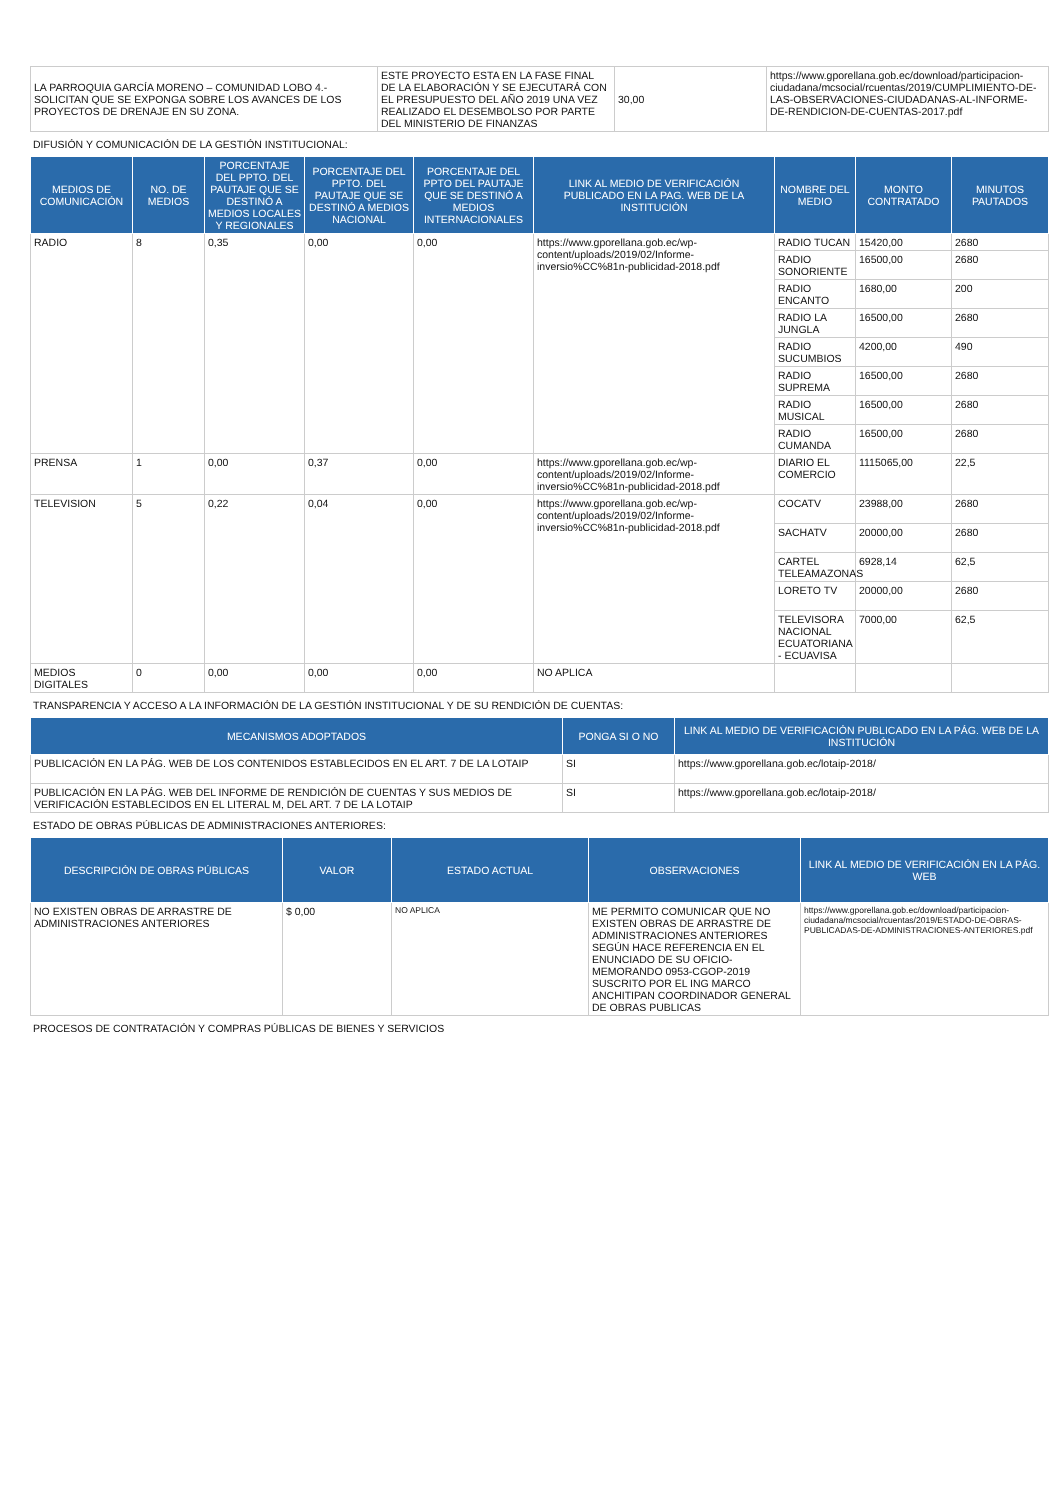| LA PARROQUIA GARCÍA MORENO – COMUNIDAD LOBO 4.- SOLICITAN QUE SE EXPONGA SOBRE LOS AVANCES DE LOS PROYECTOS DE DRENAJE EN SU ZONA. | ESTE PROYECTO ESTA EN LA FASE FINAL DE LA ELABORACIÓN Y SE EJECUTARÁ CON EL PRESUPUESTO DEL AÑO 2019 UNA VEZ REALIZADO EL DESEMBOLSO POR PARTE DEL MINISTERIO DE FINANZAS | 30,00 | https://www.gporellana.gob.ec/download/participacion-ciudadana/mcsocial/rcuentas/2019/CUMPLIMIENTO-DE-LAS-OBSERVACIONES-CIUDADANAS-AL-INFORME-DE-RENDICION-DE-CUENTAS-2017.pdf |
DIFUSIÓN Y COMUNICACIÓN DE LA GESTIÓN INSTITUCIONAL:
| MEDIOS DE COMUNICACIÓN | NO. DE MEDIOS | PORCENTAJE DEL PPTO. DEL PAUTAJE QUE SE DESTINÓ A MEDIOS LOCALES Y REGIONALES | PORCENTAJE DEL PPTO. DEL PAUTAJE QUE SE DESTINÓ A MEDIOS NACIONAL | PORCENTAJE DEL PPTO DEL PAUTAJE QUE SE DESTINÓ A MEDIOS INTERNACIONALES | LINK AL MEDIO DE VERIFICACIÓN PUBLICADO EN LA PAG. WEB DE LA INSTITUCIÓN | NOMBRE DEL MEDIO | MONTO CONTRATADO | MINUTOS PAUTADOS |
| --- | --- | --- | --- | --- | --- | --- | --- | --- |
| RADIO | 8 | 0,35 | 0,00 | 0,00 | https://www.gporellana.gob.ec/wp-content/uploads/2019/02/Informe-inversio%CC%81n-publicidad-2018.pdf | RADIO TUCAN | 15420,00 | 2680 |
| | | | | | | RADIO SONORIENTE | 16500,00 | 2680 |
| | | | | | | RADIO ENCANTO | 1680,00 | 200 |
| | | | | | | RADIO LA JUNGLA | 16500,00 | 2680 |
| | | | | | | RADIO SUCUMBIOS | 4200,00 | 490 |
| | | | | | | RADIO SUPREMA | 16500,00 | 2680 |
| | | | | | | RADIO MUSICAL | 16500,00 | 2680 |
| | | | | | | RADIO CUMANDA | 16500,00 | 2680 |
| PRENSA | 1 | 0,00 | 0,37 | 0,00 | https://www.gporellana.gob.ec/wp-content/uploads/2019/02/Informe-inversio%CC%81n-publicidad-2018.pdf | DIARIO EL COMERCIO | 1115065,00 | 22,5 |
| TELEVISION | 5 | 0,22 | 0,04 | 0,00 | https://www.gporellana.gob.ec/wp-content/uploads/2019/02/Informe-inversio%CC%81n-publicidad-2018.pdf | COCATV | 23988,00 | 2680 |
| | | | | | | SACHATV | 20000,00 | 2680 |
| | | | | | | CARTEL TELEAMAZONAS | 6928,14 | 62,5 |
| | | | | | | LORETO TV | 20000,00 | 2680 |
| | | | | | | TELEVISORA NACIONAL ECUATORIANA - ECUAVISA | 7000,00 | 62,5 |
| MEDIOS DIGITALES | 0 | 0,00 | 0,00 | 0,00 | NO APLICA | | | |
TRANSPARENCIA Y ACCESO A LA INFORMACIÓN DE LA GESTIÓN INSTITUCIONAL Y DE SU RENDICIÓN DE CUENTAS:
| MECANISMOS ADOPTADOS | PONGA SI O NO | LINK AL MEDIO DE VERIFICACIÓN PUBLICADO EN LA PÁG. WEB DE LA INSTITUCIÓN |
| --- | --- | --- |
| PUBLICACIÓN EN LA PÁG. WEB DE LOS CONTENIDOS ESTABLECIDOS EN EL ART. 7 DE LA LOTAIP | SI | https://www.gporellana.gob.ec/lotaip-2018/ |
| PUBLICACIÓN EN LA PÁG. WEB DEL INFORME DE RENDICIÓN DE CUENTAS Y SUS MEDIOS DE VERIFICACIÓN ESTABLECIDOS EN EL LITERAL M, DEL ART. 7 DE LA LOTAIP | SI | https://www.gporellana.gob.ec/lotaip-2018/ |
ESTADO DE OBRAS PÚBLICAS DE ADMINISTRACIONES ANTERIORES:
| DESCRIPCIÓN DE OBRAS PÚBLICAS | VALOR | ESTADO ACTUAL | OBSERVACIONES | LINK AL MEDIO DE VERIFICACIÓN EN LA PÁG. WEB |
| --- | --- | --- | --- | --- |
| NO EXISTEN OBRAS DE ARRASTRE DE ADMINISTRACIONES ANTERIORES | $ 0,00 | NO APLICA | ME PERMITO COMUNICAR QUE NO EXISTEN OBRAS DE ARRASTRE DE ADMINISTRACIONES ANTERIORES SEGÚN HACE REFERENCIA EN EL ENUNCIADO DE SU OFICIO-MEMORANDO 0953-CGOP-2019 SUSCRITO POR EL ING MARCO ANCHITIPAN COORDINADOR GENERAL DE OBRAS PUBLICAS | https://www.gporellana.gob.ec/download/participacion-ciudadana/mcsocial/rcuentas/2019/ESTADO-DE-OBRAS-PUBLICADAS-DE-ADMINISTRACIONES-ANTERIORES.pdf |
PROCESOS DE CONTRATACIÓN Y COMPRAS PÚBLICAS DE BIENES Y SERVICIOS